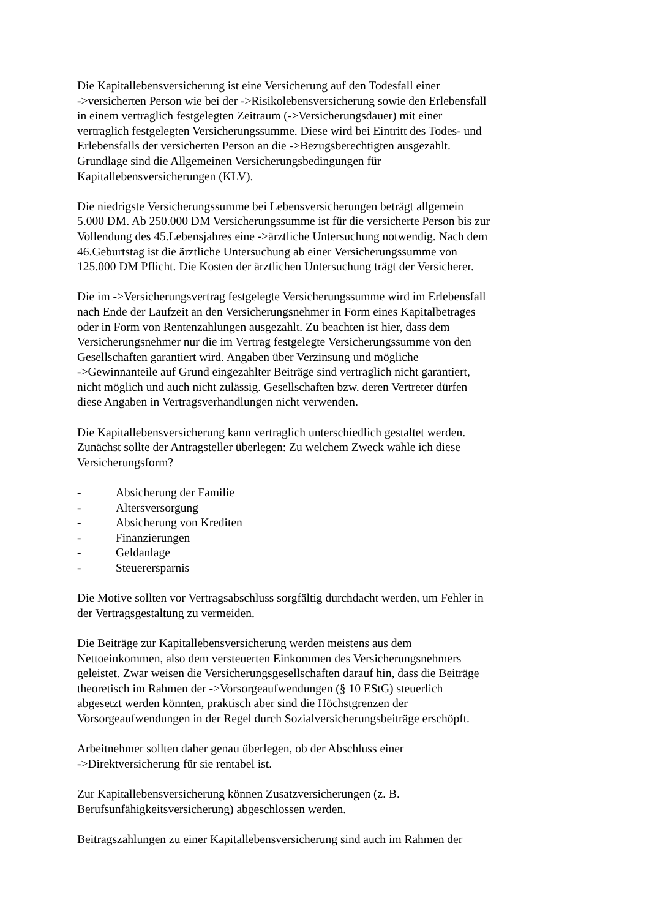Die Kapitallebensversicherung ist eine Versicherung auf den Todesfall einer
->versicherten Person wie bei der ->Risikolebensversicherung sowie den Erlebensfall
in einem vertraglich festgelegten Zeitraum (->Versicherungsdauer) mit einer
vertraglich festgelegten Versicherungssumme. Diese wird bei Eintritt des Todes- und
Erlebensfalls der versicherten Person an die ->Bezugsberechtigten ausgezahlt.
Grundlage sind die Allgemeinen Versicherungsbedingungen für
Kapitallebensversicherungen (KLV).
Die niedrigste Versicherungssumme bei Lebensversicherungen beträgt allgemein
5.000 DM. Ab 250.000 DM Versicherungssumme ist für die versicherte Person bis zur
Vollendung des 45.Lebensjahres eine ->ärztliche Untersuchung notwendig. Nach dem
46.Geburtstag ist die ärztliche Untersuchung ab einer Versicherungssumme von
125.000 DM Pflicht. Die Kosten der ärztlichen Untersuchung trägt der Versicherer.
Die im ->Versicherungsvertrag festgelegte Versicherungssumme wird im Erlebensfall
nach Ende der Laufzeit an den Versicherungsnehmer in Form eines Kapitalbetrages
oder in Form von Rentenzahlungen ausgezahlt. Zu beachten ist hier, dass dem
Versicherungsnehmer nur die im Vertrag festgelegte Versicherungssumme von den
Gesellschaften garantiert wird. Angaben über Verzinsung und mögliche
->Gewinnanteile auf Grund eingezahlter Beiträge sind vertraglich nicht garantiert,
nicht möglich und auch nicht zulässig. Gesellschaften bzw. deren Vertreter dürfen
diese Angaben in Vertragsverhandlungen nicht verwenden.
Die Kapitallebensversicherung kann vertraglich unterschiedlich gestaltet werden.
Zunächst sollte der Antragsteller überlegen: Zu welchem Zweck wähle ich diese
Versicherungsform?
- Absicherung der Familie
- Altersversorgung
- Absicherung von Krediten
- Finanzierungen
- Geldanlage
- Steuerersparnis
Die Motive sollten vor Vertragsabschluss sorgfältig durchdacht werden, um Fehler in
der Vertragsgestaltung zu vermeiden.
Die Beiträge zur Kapitallebensversicherung werden meistens aus dem
Nettoeinkommen, also dem versteuerten Einkommen des Versicherungsnehmers
geleistet. Zwar weisen die Versicherungsgesellschaften darauf hin, dass die Beiträge
theoretisch im Rahmen der ->Vorsorgeaufwendungen (§ 10 EStG) steuerlich
abgesetzt werden könnten, praktisch aber sind die Höchstgrenzen der
Vorsorgeaufwendungen in der Regel durch Sozialversicherungsbeiträge erschöpft.
Arbeitnehmer sollten daher genau überlegen, ob der Abschluss einer
->Direktversicherung für sie rentabel ist.
Zur Kapitallebensversicherung können Zusatzversicherungen (z. B.
Berufsunfähigkeitsversicherung) abgeschlossen werden.
Beitragszahlungen zu einer Kapitallebensversicherung sind auch im Rahmen der